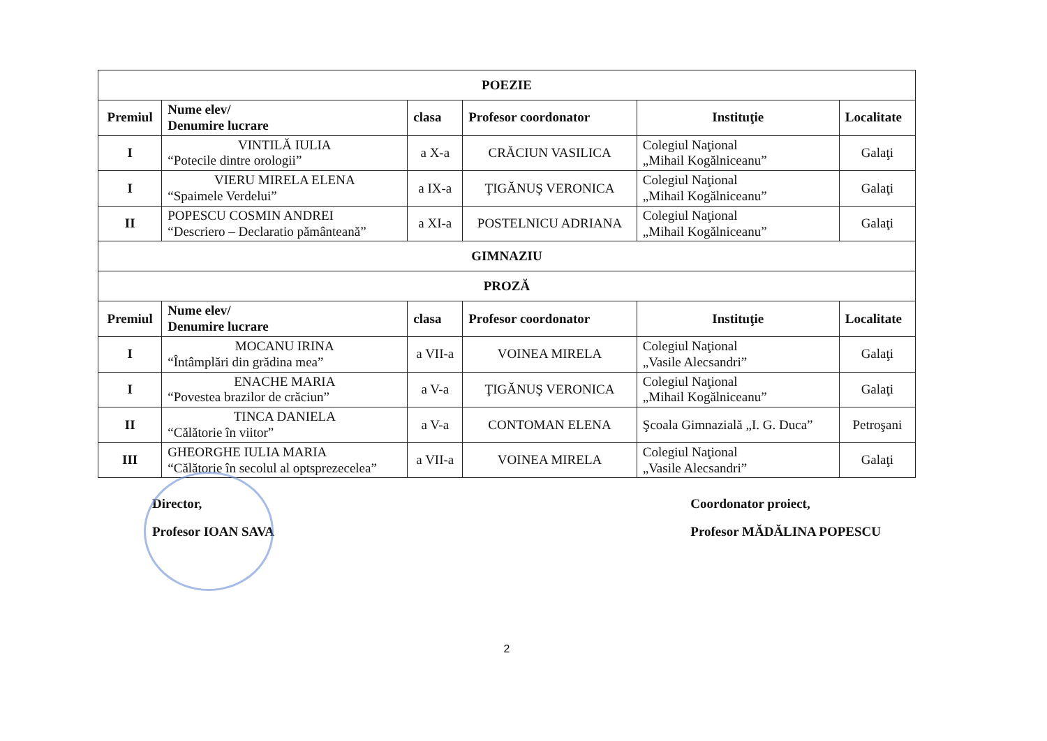| POEZIE | | | | | |
| Premiul | Nume elev/ Denumire lucrare | clasa | Profesor coordonator | Instituţie | Localitate |
| I | VINTILĂ IULIA “Potecile dintre orologii” | a X-a | CRĂCIUN VASILICA | Colegiul Naţional „Mihail Kogălniceanu” | Galaţi |
| I | VIERU MIRELA ELENA “Spaimele Verdelui” | a IX-a | ŢIGĂNUŞ VERONICA | Colegiul Naţional „Mihail Kogălniceanu” | Galaţi |
| II | POPESCU COSMIN ANDREI “Descriero – Declaratio pământeană” | a XI-a | POSTELNICU ADRIANA | Colegiul Naţional „Mihail Kogălniceanu” | Galaţi |
| GIMNAZIU | | | | | |
| PROZĂ | | | | | |
| Premiul | Nume elev/ Denumire lucrare | clasa | Profesor coordonator | Instituţie | Localitate |
| I | MOCANU IRINA “Întâmplări din grădina mea” | a VII-a | VOINEA MIRELA | Colegiul Naţional „Vasile Alecsandri” | Galaţi |
| I | ENACHE MARIA “Povestea brazilor de crăciun” | a V-a | ŢIGĂNUŞ VERONICA | Colegiul Naţional „Mihail Kogălniceanu” | Galaţi |
| II | TINCA DANIELA “Călătorie în viitor” | a V-a | CONTOMAN ELENA | Şcoala Gimnazială „I. G. Duca” | Petroşani |
| III | GHEORGHE IULIA MARIA “Călătorie în secolul al optsprezecelea” | a VII-a | VOINEA MIRELA | Colegiul Naţional „Vasile Alecsandri” | Galaţi |
Director,
Profesor IOAN SAVA
Coordonator proiect,
Profesor MĂDĂLINA POPESCU
2